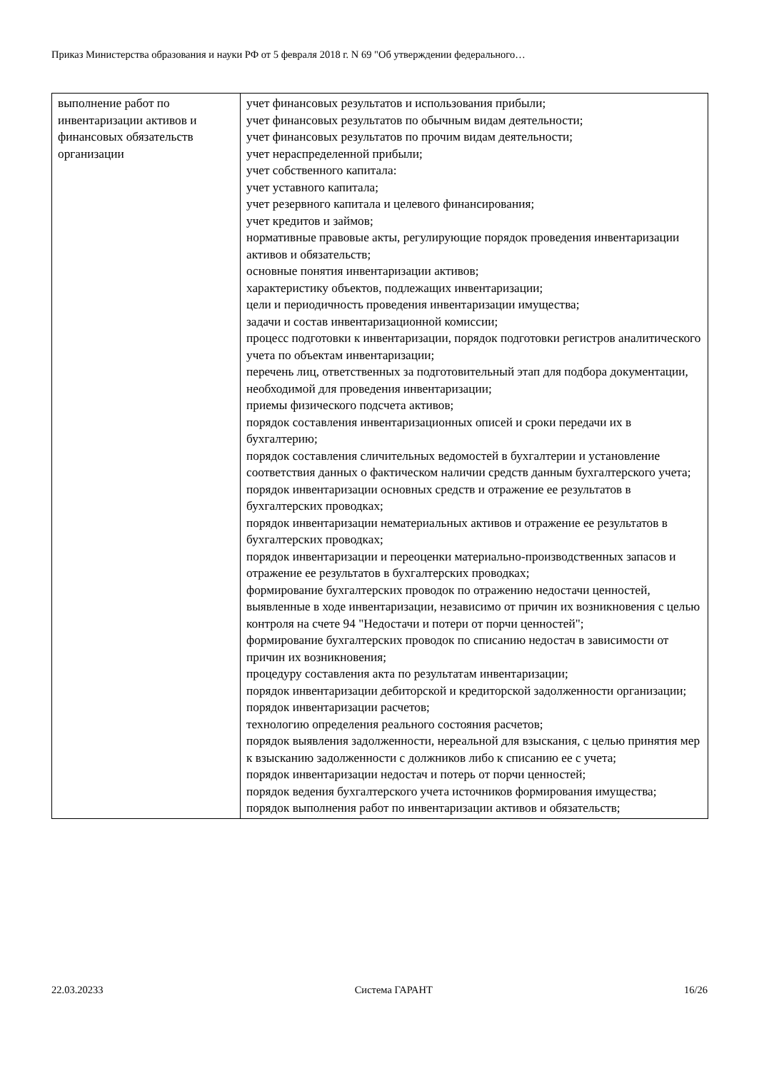Приказ Министерства образования и науки РФ от 5 февраля 2018 г. N 69 "Об утверждении федерального…
| выполнение работ по инвентаризации активов и финансовых обязательств организации | учет финансовых результатов и использования прибыли; учет финансовых результатов по обычным видам деятельности; учет финансовых результатов по прочим видам деятельности; учет нераспределенной прибыли; учет собственного капитала: учет уставного капитала; учет резервного капитала и целевого финансирования; учет кредитов и займов; нормативные правовые акты, регулирующие порядок проведения инвентаризации активов и обязательств; основные понятия инвентаризации активов; характеристику объектов, подлежащих инвентаризации; цели и периодичность проведения инвентаризации имущества; задачи и состав инвентаризационной комиссии; процесс подготовки к инвентаризации, порядок подготовки регистров аналитического учета по объектам инвентаризации; перечень лиц, ответственных за подготовительный этап для подбора документации, необходимой для проведения инвентаризации; приемы физического подсчета активов; порядок составления инвентаризационных описей и сроки передачи их в бухгалтерию; порядок составления сличительных ведомостей в бухгалтерии и установление соответствия данных о фактическом наличии средств данным бухгалтерского учета; порядок инвентаризации основных средств и отражение ее результатов в бухгалтерских проводках; порядок инвентаризации нематериальных активов и отражение ее результатов в бухгалтерских проводках; порядок инвентаризации и переоценки материально-производственных запасов и отражение ее результатов в бухгалтерских проводках; формирование бухгалтерских проводок по отражению недостачи ценностей, выявленные в ходе инвентаризации, независимо от причин их возникновения с целью контроля на счете 94 "Недостачи и потери от порчи ценностей"; формирование бухгалтерских проводок по списанию недостач в зависимости от причин их возникновения; процедуру составления акта по результатам инвентаризации; порядок инвентаризации дебиторской и кредиторской задолженности организации; порядок инвентаризации расчетов; технологию определения реального состояния расчетов; порядок выявления задолженности, нереальной для взыскания, с целью принятия мер к взысканию задолженности с должников либо к списанию ее с учета; порядок инвентаризации недостач и потерь от порчи ценностей; порядок ведения бухгалтерского учета источников формирования имущества; порядок выполнения работ по инвентаризации активов и обязательств; |
22.03.20233 Система ГАРАНТ 16/26